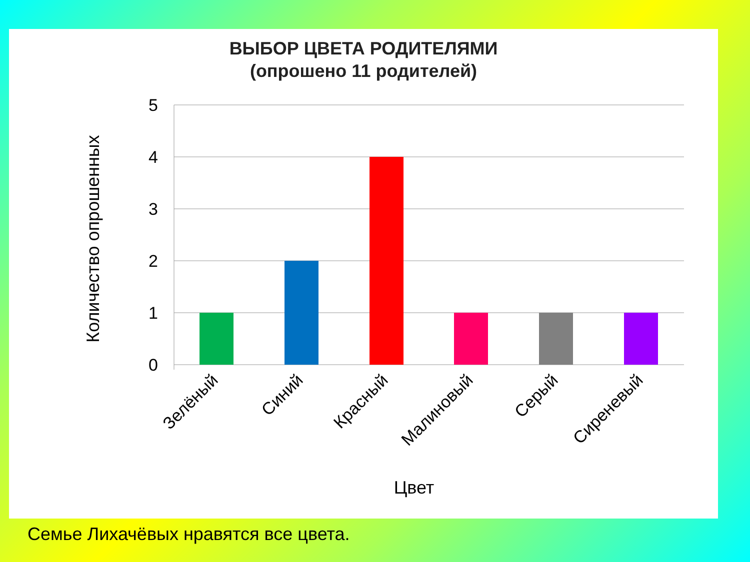ВЫБОР ЦВЕТА РОДИТЕЛЯМИ
(опрошено 11 родителей)
5
4
3
2
1
0
Зелёный
Синий
Красный
Малиновый
Серый
Сиреневый
Цвет
Количество опрошенных
Семье Лихачёвых нравятся все цвета.